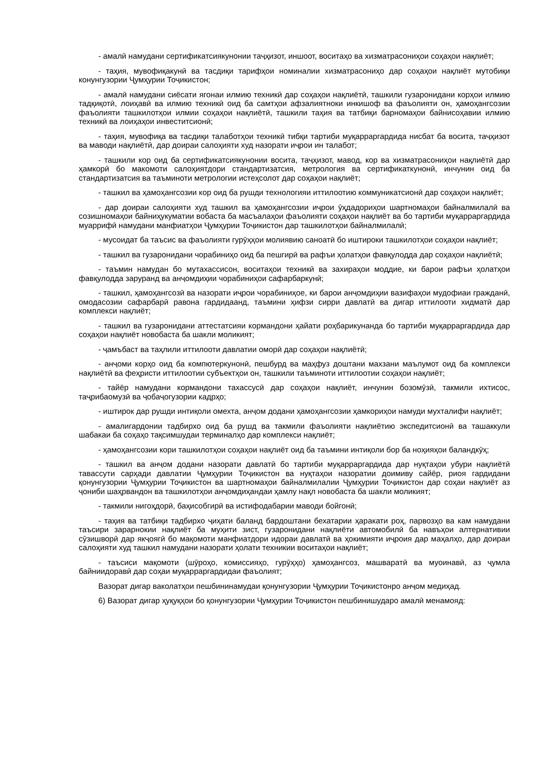- амалӣ намудани сертификатсиякунонии таҷҳизот, иншоот, воситаҳо ва хизматрасониҳои соҳаҳои нақлиёт;
- таҳия, мувофиқакунӣ ва тасдиқи тарифҳои номиналии хизматрасониҳо дар соҳаҳои нақлиёт мутобиқи конунгузории Ҷумҳурии Тоҷикистон;
- амалӣ намудани сиёсати ягонаи илмию техникӣ дар соҳаҳои нақлиётӣ, ташкили гузаронидани корҳои илмию тадқиқотӣ, лоиҳавӣ ва илмию техникӣ оид ба самтҳои афзалиятноки инкишоф ва фаъолияти он, ҳамоҳангсозии фаъолияти ташкилотҳои илмии соҳаҳои нақлиётӣ, ташкили таҳия ва татбиқи барномаҳои байнисоҳавии илмию техникӣ ва лоиҳаҳои инвеститсионӣ;
- таҳия, мувофиқа ва тасдиқи талаботҳои техникӣ тибқи тартиби муқарраргардида нисбат ба восита, таҷҳизот ва маводи нақлиётӣ, дар доираи салоҳияти худ назорати иҷрои ин талабот;
- ташкили кор оид ба сертификатсиякунонии восита, таҷҳизот, мавод, кор ва хизматрасониҳои нақлиётӣ дар ҳамкорӣ бо макомоти салоҳиятдори стандартизатсия, метрология ва сертификаткунонӣ, инчунин оид ба стандартизатсия ва таъминоти метрологии истеҳсолот дар соҳаҳои нақлиёт;
- ташкил ва ҳамоҳангсозии кор оид ба рушди технологияи иттилоотию коммуникатсионӣ дар соҳаҳои нақлиёт;
- дар доираи салоҳияти худ ташкил ва ҳамоҳангсозии иҷрои ӯҳдадориҳои шартномаҳои байналмилалӣ ва созишномаҳои байниҳукуматии вобаста ба масъалаҳои фаъолияти соҳаҳои нақлиёт ва бо тартиби муқарраргардида муаррифӣ намудани манфиатҳои Ҷумҳурии Тоҷикистон дар ташкилотҳои байналмилалӣ;
- мусоидат ба таъсис ва фаъолияти гурӯҳҳои молиявию саноатӣ бо иштироки ташкилотҳои соҳаҳои нақлиёт;
- ташкил ва гузаронидани чорабиниҳо оид ба пешгирӣ ва рафъи ҳолатҳои фавқулодда дар соҳаҳои нақлиётӣ;
- таъмин намудан бо мутахассисон, воситаҳои техникӣ ва захираҳои моддие, ки барои рафъи ҳолатҳои фавқулодда заруранд ва анҷомдиҳии чорабиниҳои сафарбаркунӣ;
- ташкил, ҳамоҳангсозӣ ва назорати иҷрои чорабиниҳое, ки барои анҷомдиҳии вазифаҳои мудофиаи гражданӣ, омодасозии сафарбарӣ равона гардидаанд, таъмини ҳифзи сирри давлатӣ ва дигар иттилооти хидматӣ дар комплекси нақлиёт;
- ташкил ва гузаронидани аттестатсияи кормандони ҳайати роҳбарикунанда бо тартиби муқарраргардида дар соҳаҳои нақлиёт новобаста ба шакли моликият;
- ҷамъбаст ва таҳлили иттилооти давлатии оморӣ дар соҳаҳои нақлиётӣ;
- анҷоми корҳо оид ба компютеркунонӣ, пешбурд ва маҳфуз доштани махзани маълумот оид ба комплекси нақлиётӣ ва феҳристи иттилоотии субъектҳои он, ташкили таъминоти иттилоотии соҳаҳои нақлиёт;
- тайёр намудани кормандони тахассусӣ дар соҳаҳои нақлиёт, инчунин бозомӯзӣ, такмили ихтисос, таҷрибаомузӣ ва ҷобаҷогузории кадрҳо;
- иштирок дар рушди интиқоли омехта, анҷом додани ҳамоҳангсозии ҳамкориҳои намуди мухталифи нақлиёт;
- амалигардонии тадбирхо оид ба рушд ва такмили фаъолияти нақлиётию экспедитсионӣ ва ташаккули шабакаи ба соҳаҳо тақсимшудаи терминалҳо дар комплекси нақлиёт;
- ҳамоҳангсозии кори ташкилотҳои соҳаҳои нақлиёт оид ба таъмини интиқоли бор ба ноҳияҳои баландкӯҳ;
- ташкил ва анҷом додани назорати давлатӣ бо тартиби муқарраргардида дар нуқтаҳои убури нақлиётӣ тавассути сарҳади давлатии Ҷумҳурии Тоҷикистон ва нуқтаҳои назоратии доимиву сайёр, риоя гардидани қонунгузории Ҷумҳурии Тоҷикистон ва шартномаҳои байналмилалии Ҷумҳурии Тоҷикистон дар соҳаи нақлиёт аз ҷониби шаҳрвандон ва ташкилотҳои анҷомдиҳандаи ҳамлу нақл новобаста ба шакли моликият;
- такмили нигоҳдорӣ, баҳисобгирӣ ва истифодабарии маводи бойгонӣ;
- таҳия ва татбиқи тадбирхо ҷиҳати баланд бардоштани бехатарии ҳаракати роҳ, парвозҳо ва кам намудани таъсири зарарнокии нақлиёт ба муҳити зист, гузаронидани нақлиёти автомобилӣ ба навъҳои алтернативии сӯзишворӣ дар якҷоягӣ бо мақомоти манфиатдори идораи давлатӣ ва ҳокимияти иҷроия дар маҳалҳо, дар доираи салоҳияти худ ташкил намудани назорати ҳолати техникии воситаҳои нақлиёт;
- таъсиси мақомоти (шӯроҳо, комиссияҳо, гурӯҳҳо) ҳамоҳангсоз, машваратӣ ва муоинавӣ, аз ҷумла байниидоравӣ дар соҳаи муқарраргардидаи фаъолият;
Вазорат дигар ваколатҳои пешбининамудаи қонунгузории Ҷумҳурии Тоҷикистонро анҷом медиҳад.
6) Вазорат дигар ҳуқуқҳои бо қонунгузории Ҷумҳурии Тоҷикистон пешбинишударо амалӣ менамояд: